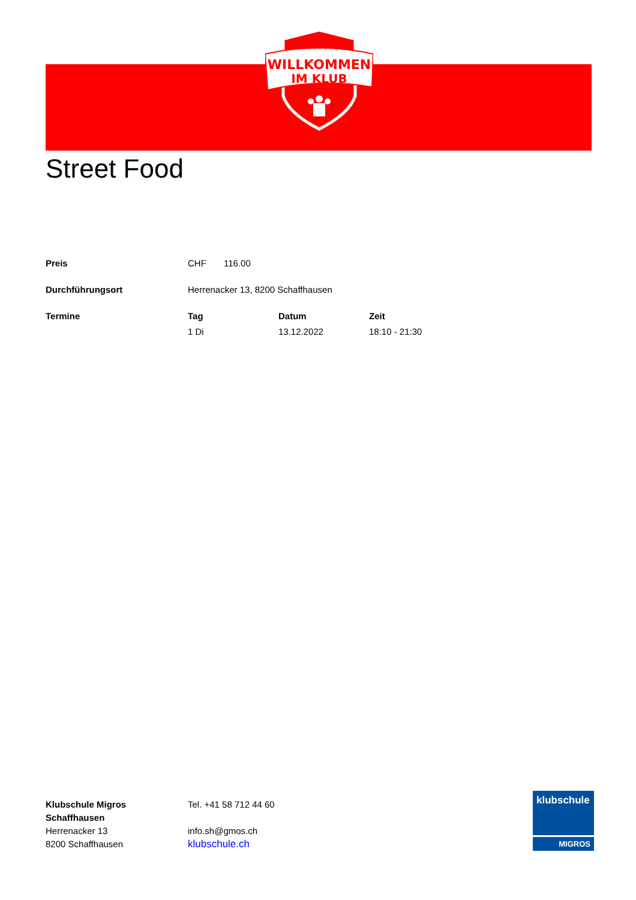WILLKOMMEN
IM KLUB
Street Food
| Preis | CHF 116.00 | | |
| Durchführungsort | Herrenacker 13, 8200 Schaffhausen | | |
| Termine | Tag | Datum | Zeit |
| | 1 Di | 13.12.2022 | 18:10 - 21:30 |
Klubschule Migros
Schaffhausen
Herrenacker 13
8200 Schaffhausen
Tel. +41 58 712 44 60
info.sh@gmos.ch
klubschule.ch
klubschule
MIGROS